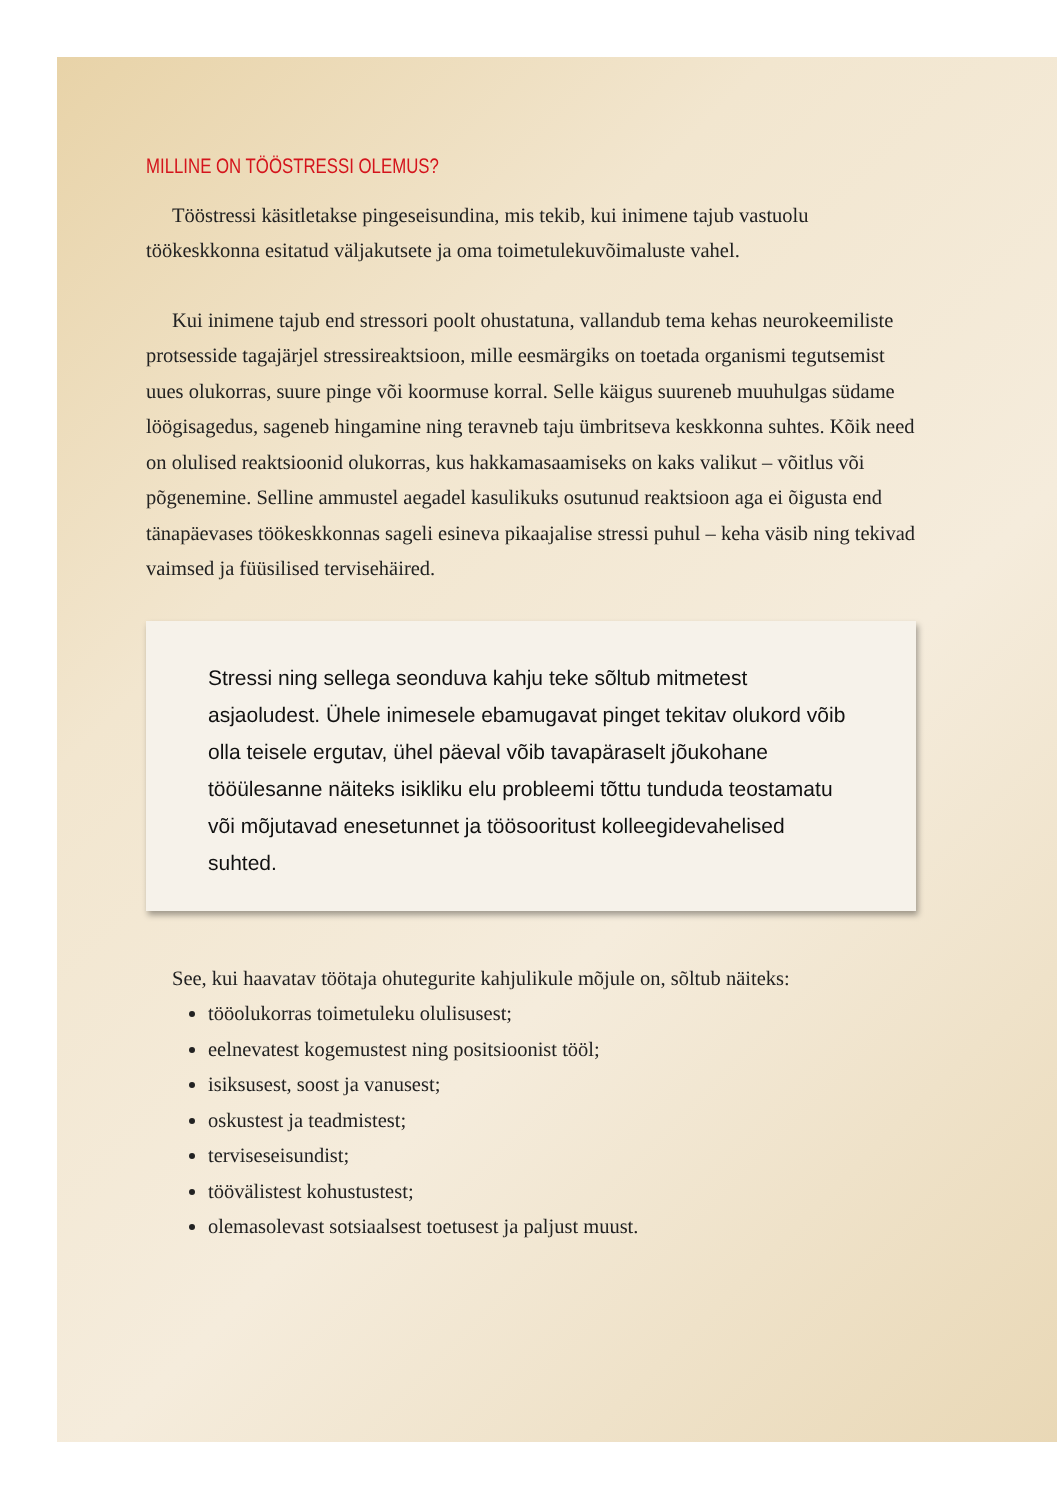MILLINE ON TÖÖSTRESSI OLEMUS?
Tööstressi käsitletakse pingeseisundina, mis tekib, kui inimene tajub vastuolu töökeskkonna esitatud väljakutsete ja oma toimetulekuvõimaluste vahel.
Kui inimene tajub end stressori poolt ohustatuna, vallandub tema kehas neuro­keemiliste protsesside tagajärjel stressireaktsioon, mille eesmärgiks on toetada or­ganismi tegutsemist uues olukorras, suure pinge või koormuse korral. Selle käigus suureneb muuhulgas südame löögisagedus, sageneb hingamine ning teravneb taju ümbritseva keskkonna suhtes. Kõik need on olulised reaktsioonid olukorras, kus hakkamasaamiseks on kaks valikut – võitlus või põgenemine. Selline ammustel aega­del kasulikuks osutunud reaktsioon aga ei õigusta end tänapäevases töökeskkonnas sageli esineva pikaajalise stressi puhul – keha väsib ning tekivad vaimsed ja füüsili­sed tervisehäired.
Stressi ning sellega seonduva kahju teke sõltub mitmetest asjaoludest. Ühele inimesele ebamugavat pinget tekitav olukord võib olla teisele ergutav, ühel päeval võib tavapäraselt jõukohane tööülesanne näiteks isikliku elu problee­mi tõttu tunduda teostamatu või mõjutavad enesetunnet ja töösooritust kol­leegidevahelised suhted.
See, kui haavatav töötaja ohutegurite kahjulikule mõjule on, sõltub näiteks:
tööolukorras toimetuleku olulisusest;
eelnevatest kogemustest ning positsioonist tööl;
isiksusest, soost ja vanusest;
oskustest ja teadmistest;
terviseseisundist;
töövälistest kohustustest;
olemasolevast sotsiaalsest toetusest ja paljust muust.